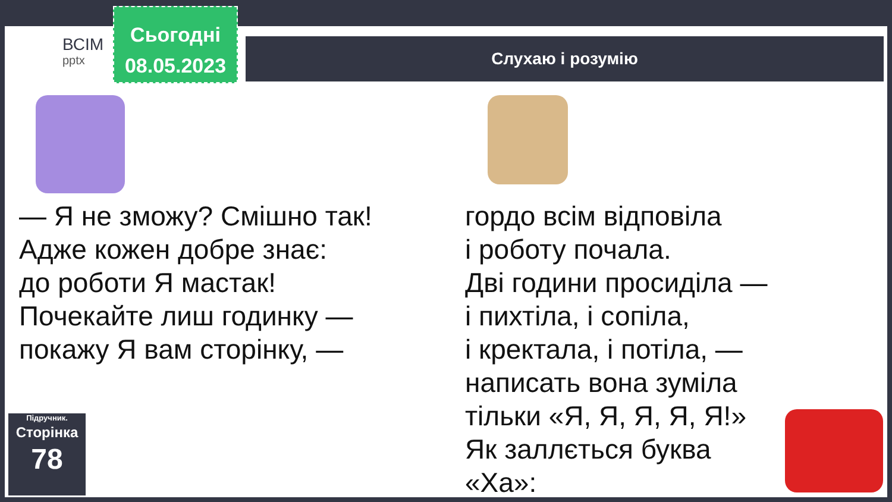ВСІМ
pptx
Сьогодні
08.05.2023
Слухаю і розумію
— Я не зможу? Смішно так!
Адже кожен добре знає:
до роботи Я мастак!
Почекайте лиш годинку —
покажу Я вам сторінку, —
гордо всім відповіла
і роботу почала.
Дві години просиділа —
і пихтіла, і сопіла,
і кректала, і потіла, —
написать вона зуміла
тільки «Я, Я, Я, Я, Я!»
Як заллється буква «Ха»:
Підручник.
Сторінка
78